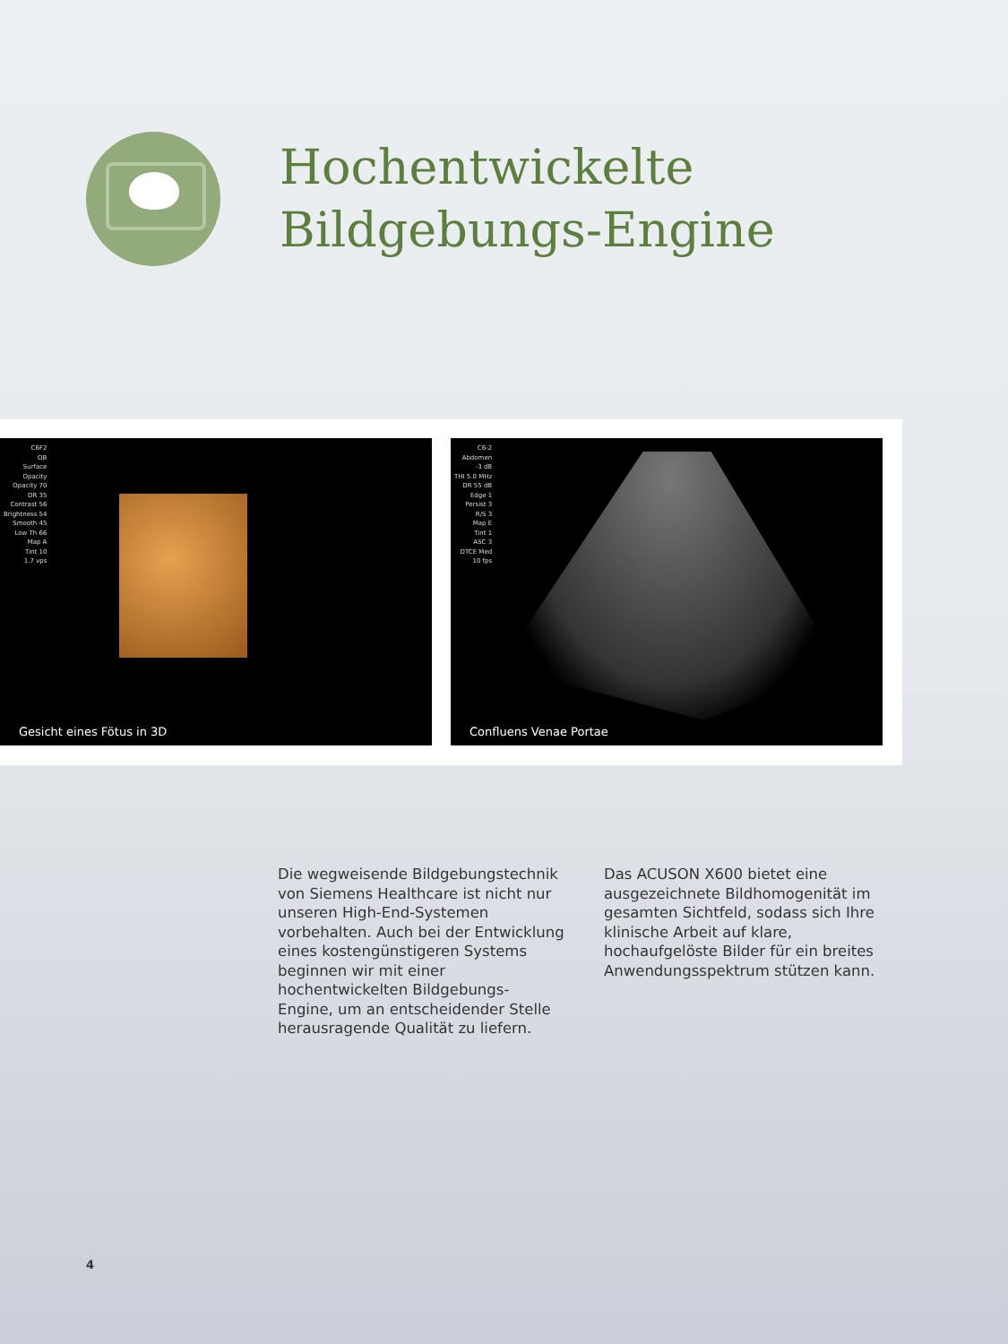Hochentwickelte
Bildgebungs-Engine
C6F2
OB
Surface
Opacity
Opacity 70
DR 35
Contrast 56
Brightness 54
Smooth 45
Low Th 66
Map A
Tint 10
1.7 vps
Gesicht eines Fötus in 3D
C6-2
Abdomen
-3 dB
THI 5.0 MHz
DR 55 dB
Edge 1
Persist 3
R/S 3
Map E
Tint 1
ASC 3
DTCE Med
10 fps
Confluens Venae Portae
Die wegweisende Bildgebungstechnik von Siemens Healthcare ist nicht nur unseren High-End-Systemen vorbehalten. Auch bei der Entwicklung eines kosten­günstigeren Systems beginnen wir mit einer hochentwickelten Bildgebungs-Engine, um an entscheidender Stelle herausragende Qualität zu liefern.
Das ACUSON X600 bietet eine ausgezeich­nete Bildhomogenität im gesamten Sichtfeld, sodass sich Ihre klinische Arbeit auf klare, hochaufgelöste Bilder für ein breites Anwendungsspektrum stützen kann.
4